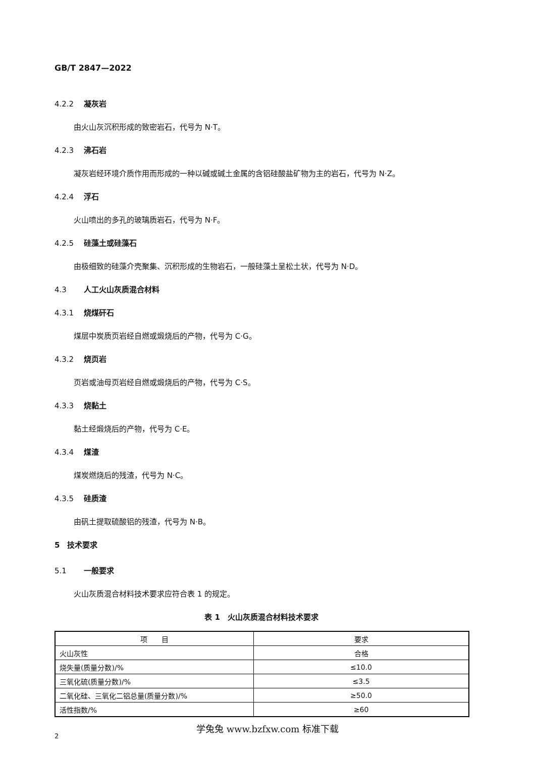GB/T 2847—2022
4.2.2 凝灰岩
由火山灰沉积形成的致密岩石，代号为 N·T。
4.2.3 沸石岩
凝灰岩经环境介质作用而形成的一种以碱或碱土金属的含铝硅酸盐矿物为主的岩石，代号为 N·Z。
4.2.4 浮石
火山喷出的多孔的玻璃质岩石，代号为 N·F。
4.2.5 硅藻土或硅藻石
由极细致的硅藻介壳聚集、沉积形成的生物岩石，一般硅藻土呈松土状，代号为 N·D。
4.3 人工火山灰质混合材料
4.3.1 烧煤矸石
煤层中炭质页岩经自燃或煅烧后的产物，代号为 C·G。
4.3.2 烧页岩
页岩或油母页岩经自燃或煅烧后的产物，代号为 C·S。
4.3.3 烧黏土
黏土经煅烧后的产物，代号为 C·E。
4.3.4 煤渣
煤炭燃烧后的残渣，代号为 N·C。
4.3.5 硅质渣
由矾土提取硫酸铝的残渣，代号为 N·B。
5　技术要求
5.1 一般要求
火山灰质混合材料技术要求应符合表 1 的规定。
表 1　火山灰质混合材料技术要求
| 项 目 | 要求 |
| --- | --- |
| 火山灰性 | 合格 |
| 烧失量(质量分数)/% | ≤10.0 |
| 三氧化硫(质量分数)/% | ≤3.5 |
| 二氧化硅、三氧化二铝总量(质量分数)/% | ≥50.0 |
| 活性指数/% | ≥60 |
2
学兔兔 www.bzfxw.com 标准下载